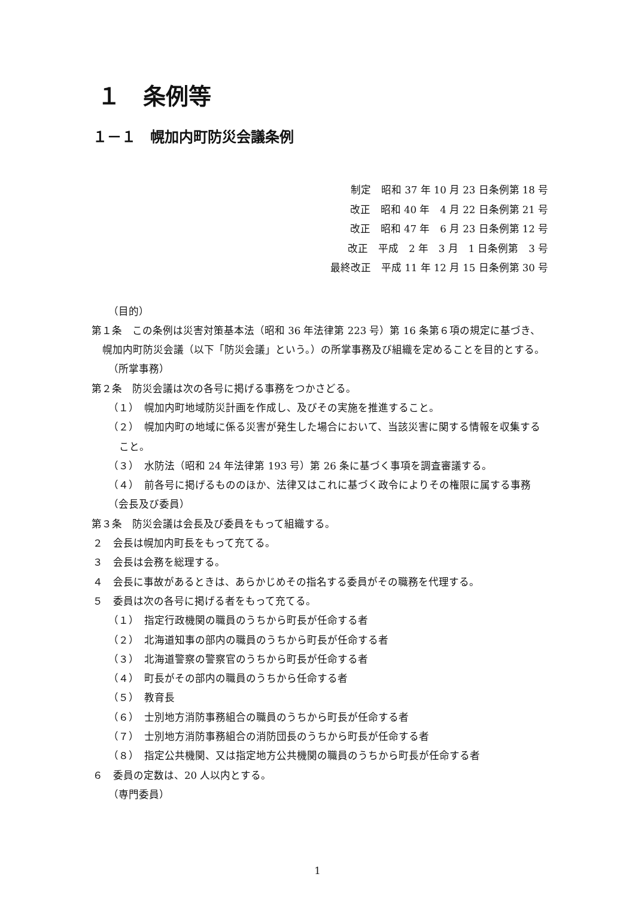１　条例等
１－１　幌加内町防災会議条例
制定　昭和 37 年 10 月 23 日条例第 18 号
改正　昭和 40 年　4 月 22 日条例第 21 号
改正　昭和 47 年　6 月 23 日条例第 12 号
改正　平成　2 年　3 月　1 日条例第　3 号
最終改正　平成 11 年 12 月 15 日条例第 30 号
（目的）
第１条　この条例は災害対策基本法（昭和 36 年法律第 223 号）第 16 条第６項の規定に基づき、幌加内町防災会議（以下「防災会議」という。）の所掌事務及び組織を定めることを目的とする。
（所掌事務）
第２条　防災会議は次の各号に掲げる事務をつかさどる。
（１）　幌加内町地域防災計画を作成し、及びその実施を推進すること。
（２）　幌加内町の地域に係る災害が発生した場合において、当該災害に関する情報を収集すること。
（３）　水防法（昭和 24 年法律第 193 号）第 26 条に基づく事項を調査審議する。
（４）　前各号に掲げるもののほか、法律又はこれに基づく政令によりその権限に属する事務
（会長及び委員）
第３条　防災会議は会長及び委員をもって組織する。
２　会長は幌加内町長をもって充てる。
３　会長は会務を総理する。
４　会長に事故があるときは、あらかじめその指名する委員がその職務を代理する。
５　委員は次の各号に掲げる者をもって充てる。
（１）　指定行政機関の職員のうちから町長が任命する者
（２）　北海道知事の部内の職員のうちから町長が任命する者
（３）　北海道警察の警察官のうちから町長が任命する者
（４）　町長がその部内の職員のうちから任命する者
（５）　教育長
（６）　士別地方消防事務組合の職員のうちから町長が任命する者
（７）　士別地方消防事務組合の消防団長のうちから町長が任命する者
（８）　指定公共機関、又は指定地方公共機関の職員のうちから町長が任命する者
６　委員の定数は、20 人以内とする。
（専門委員）
1